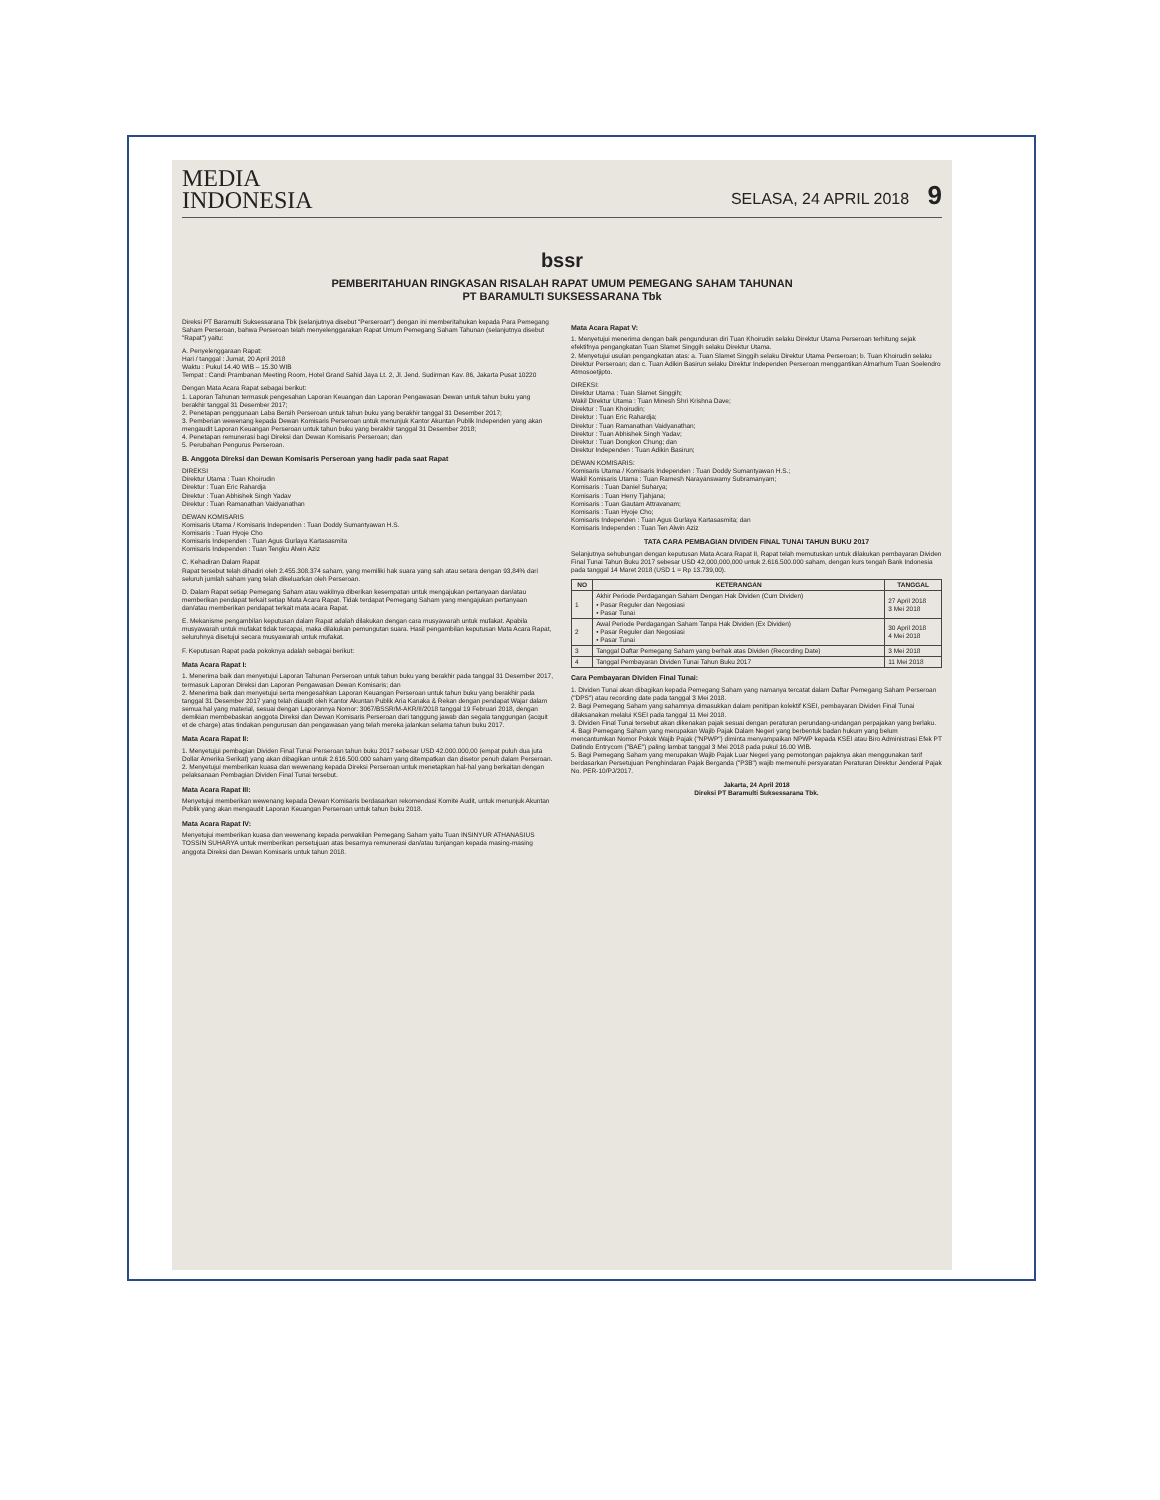MEDIA
INDONESIA
SELASA, 24 APRIL 2018 9
bssr
PEMBERITAHUAN RINGKASAN RISALAH RAPAT UMUM PEMEGANG SAHAM TAHUNAN
PT BARAMULTI SUKSESSARANA Tbk
Direksi PT Baramulti Suksessarana Tbk (selanjutnya disebut "Perseroan") dengan ini memberitahukan kepada Para Pemegang Saham Perseroan, bahwa Perseroan telah menyelenggarakan Rapat Umum Pemegang Saham Tahunan (selanjutnya disebut "Rapat") yaitu:
A. Penyelenggaraan Rapat:
Hari / tanggal : Jumat, 20 April 2018
Waktu : Pukul 14.40 WIB – 15.30 WIB
Tempat : Candi Prambanan Meeting Room, Hotel Grand Sahid Jaya Lt. 2, Jl. Jend. Sudirman Kav. 86, Jakarta Pusat 10220
Dengan Mata Acara Rapat sebagai berikut:
1. Laporan Tahunan termasuk pengesahan Laporan Keuangan dan Laporan Pengawasan Dewan untuk tahun buku yang berakhir tanggal 31 Desember 2017;
2. Penetapan penggunaan Laba Bersih Perseroan untuk tahun buku yang berakhir tanggal 31 Desember 2017;
3. Pemberian wewenang kepada Dewan Komisaris Perseroan untuk menunjuk Kantor Akuntan Publik Independen yang akan mengaudit Laporan Keuangan Perseroan untuk tahun buku yang berakhir tanggal 31 Desember 2018;
4. Penetapan remunerasi bagi Direksi dan Dewan Komisaris Perseroan; dan
5. Perubahan Pengurus Perseroan.
B. Anggota Direksi dan Dewan Komisaris Perseroan yang hadir pada saat Rapat
DIREKSI
Direktur Utama : Tuan Khoirudin
Direktur : Tuan Eric Rahardja
Direktur : Tuan Abhishek Singh Yadav
Direktur : Tuan Ramanathan Vaidyanathan
DEWAN KOMISARIS
Komisaris Utama / Komisaris Independen : Tuan Doddy Sumantyawan H.S.
Komisaris : Tuan Hyoje Cho
Komisaris Independen : Tuan Agus Gurlaya Kartasasmita
Komisaris Independen : Tuan Tengku Alwin Aziz
C. Kehadiran Dalam Rapat
Rapat tersebut telah dihadiri oleh 2.455.308.374 saham, yang memiliki hak suara yang sah atau setara dengan 93,84% dari seluruh jumlah saham yang telah dikeluarkan oleh Perseroan.
D. Dalam Rapat setiap Pemegang Saham atau wakilnya diberikan kesempatan untuk mengajukan pertanyaan dan/atau memberikan pendapat terkait setiap Mata Acara Rapat. Tidak terdapat Pemegang Saham yang mengajukan pertanyaan dan/atau memberikan pendapat terkait mata acara Rapat.
E. Mekanisme pengambilan keputusan dalam Rapat adalah dilakukan dengan cara musyawarah untuk mufakat. Apabila musyawarah untuk mufakat tidak tercapai, maka dilakukan pemungutan suara. Hasil pengambilan keputusan Mata Acara Rapat, seluruhnya disetujui secara musyawarah untuk mufakat.
F. Keputusan Rapat pada pokoknya adalah sebagai berikut:
Mata Acara Rapat I:
1. Menerima baik dan menyetujui Laporan Tahunan Perseroan untuk tahun buku yang berakhir pada tanggal 31 Desember 2017, termasuk Laporan Direksi dan Laporan Pengawasan Dewan Komisaris; dan
2. Menerima baik dan menyetujui serta mengesahkan Laporan Keuangan Perseroan untuk tahun buku yang berakhir pada tanggal 31 Desember 2017 yang telah diaudit oleh Kantor Akuntan Publik Aria Kanaka & Rekan dengan pendapat Wajar dalam semua hal yang material, sesuai dengan Laporannya Nomor: 3067/BSSR/M-AKR/II/2018 tanggal 19 Februari 2018, dengan demikian membebaskan anggota Direksi dan Dewan Komisaris Perseroan dari tanggung jawab dan segala tanggungan (acquit et de charge) atas tindakan pengurusan dan pengawasan yang telah mereka jalankan selama tahun buku 2017.
Mata Acara Rapat II:
1. Menyetujui pembagian Dividen Final Tunai Perseroan tahun buku 2017 sebesar USD 42.000.000,00 (empat puluh dua juta Dollar Amerika Serikat) yang akan dibagikan untuk 2.616.500.000 saham yang ditempatkan dan disetor penuh dalam Perseroan.
2. Menyetujui memberikan kuasa dan wewenang kepada Direksi Perseroan untuk menetapkan hal-hal yang berkaitan dengan pelaksanaan Pembagian Dividen Final Tunai tersebut.
Mata Acara Rapat III:
Menyetujui memberikan wewenang kepada Dewan Komisaris berdasarkan rekomendasi Komite Audit, untuk menunjuk Akuntan Publik yang akan mengaudit Laporan Keuangan Perseroan untuk tahun buku 2018.
Mata Acara Rapat IV:
Menyetujui memberikan kuasa dan wewenang kepada perwakilan Pemegang Saham yaitu Tuan INSINYUR ATHANASIUS TOSSIN SUHARYA untuk memberikan persetujuan atas besarnya remunerasi dan/atau tunjangan kepada masing-masing anggota Direksi dan Dewan Komisaris untuk tahun 2018.
Mata Acara Rapat V:
1. Menyetujui menerima dengan baik pengunduran diri Tuan Khoirudin selaku Direktur Utama Perseroan terhitung sejak efektifnya pengangkatan Tuan Slamet Singgih selaku Direktur Utama.
2. Menyetujui usulan pengangkatan atas: a. Tuan Slamet Singgih selaku Direktur Utama Perseroan; b. Tuan Khoirudin selaku Direktur Perseroan; dan c. Tuan Adikin Basirun selaku Direktur Independen Perseroan menggantikan Almarhum Tuan Soelendro Atmosoetjipto.
DIREKSI:
Direktur Utama : Tuan Slamet Singgih;
Wakil Direktur Utama : Tuan Minesh Shri Krishna Dave;
Direktur : Tuan Khoirudin;
Direktur : Tuan Eric Rahardja;
Direktur : Tuan Ramanathan Vaidyanathan;
Direktur : Tuan Abhishek Singh Yadav;
Direktur : Tuan Dongkon Chung; dan
Direktur Independen : Tuan Adikin Basirun;
DEWAN KOMISARIS:
Komisaris Utama / Komisaris Independen : Tuan Doddy Sumantyawan H.S.;
Wakil Komisaris Utama : Tuan Ramesh Narayanswamy Subramanyam;
Komisaris : Tuan Daniel Suharya;
Komisaris : Tuan Herry Tjahjana;
Komisaris : Tuan Gautam Attravanam;
Komisaris : Tuan Hyoje Cho;
Komisaris Independen : Tuan Agus Gurlaya Kartasasmita; dan
Komisaris Independen : Tuan Ten Alwin Aziz
TATA CARA PEMBAGIAN DIVIDEN FINAL TUNAI TAHUN BUKU 2017
Selanjutnya sehubungan dengan keputusan Mata Acara Rapat II, Rapat telah memutuskan untuk dilakukan pembayaran Dividen Final Tunai Tahun Buku 2017 sebesar USD 42,000,000,000 untuk 2.616.500.000 saham, dengan kurs tengah Bank Indonesia pada tanggal 14 Maret 2018 (USD 1 = Rp 13.739,00).
| NO | KETERANGAN | TANGGAL |
| --- | --- | --- |
| 1 | Akhir Periode Perdagangan Saham Dengan Hak Dividen (Cum Dividen) • Pasar Reguler dan Negosiasi • Pasar Tunai | 27 April 2018 3 Mei 2018 |
| 2 | Awal Periode Perdagangan Saham Tanpa Hak Dividen (Ex Dividen) • Pasar Reguler dan Negosiasi • Pasar Tunai | 30 April 2018 4 Mei 2018 |
| 3 | Tanggal Daftar Pemegang Saham yang berhak atas Dividen (Recording Date) | 3 Mei 2018 |
| 4 | Tanggal Pembayaran Dividen Tunai Tahun Buku 2017 | 11 Mei 2018 |
Cara Pembayaran Dividen Final Tunai:
1. Dividen Tunai akan dibagikan kepada Pemegang Saham yang namanya tercatat dalam Daftar Pemegang Saham Perseroan ("DPS") atau recording date pada tanggal 3 Mei 2018.
2. Bagi Pemegang Saham yang sahamnya dimasukkan dalam penitipan kolektif KSEI, pembayaran Dividen Final Tunai dilaksanakan melalui KSEI pada tanggal 11 Mei 2018.
3. Dividen Final Tunai tersebut akan dikenakan pajak sesuai dengan peraturan perundang-undangan perpajakan yang berlaku.
4. Bagi Pemegang Saham yang merupakan Wajib Pajak Dalam Negeri yang berbentuk badan hukum yang belum mencantumkan Nomor Pokok Wajib Pajak ("NPWP") diminta menyampaikan NPWP kepada KSEI atau Biro Administrasi Efek PT Datindo Entrycom ("BAE") paling lambat tanggal 3 Mei 2018 pada pukul 16.00 WIB.
5. Bagi Pemegang Saham yang merupakan Wajib Pajak Luar Negeri yang pemotongan pajaknya akan menggunakan tarif berdasarkan Persetujuan Penghindaran Pajak Berganda ("P3B") wajib memenuhi persyaratan Peraturan Direktur Jenderal Pajak No. PER-10/PJ/2017.
Jakarta, 24 April 2018
Direksi PT Baramulti Suksessarana Tbk.